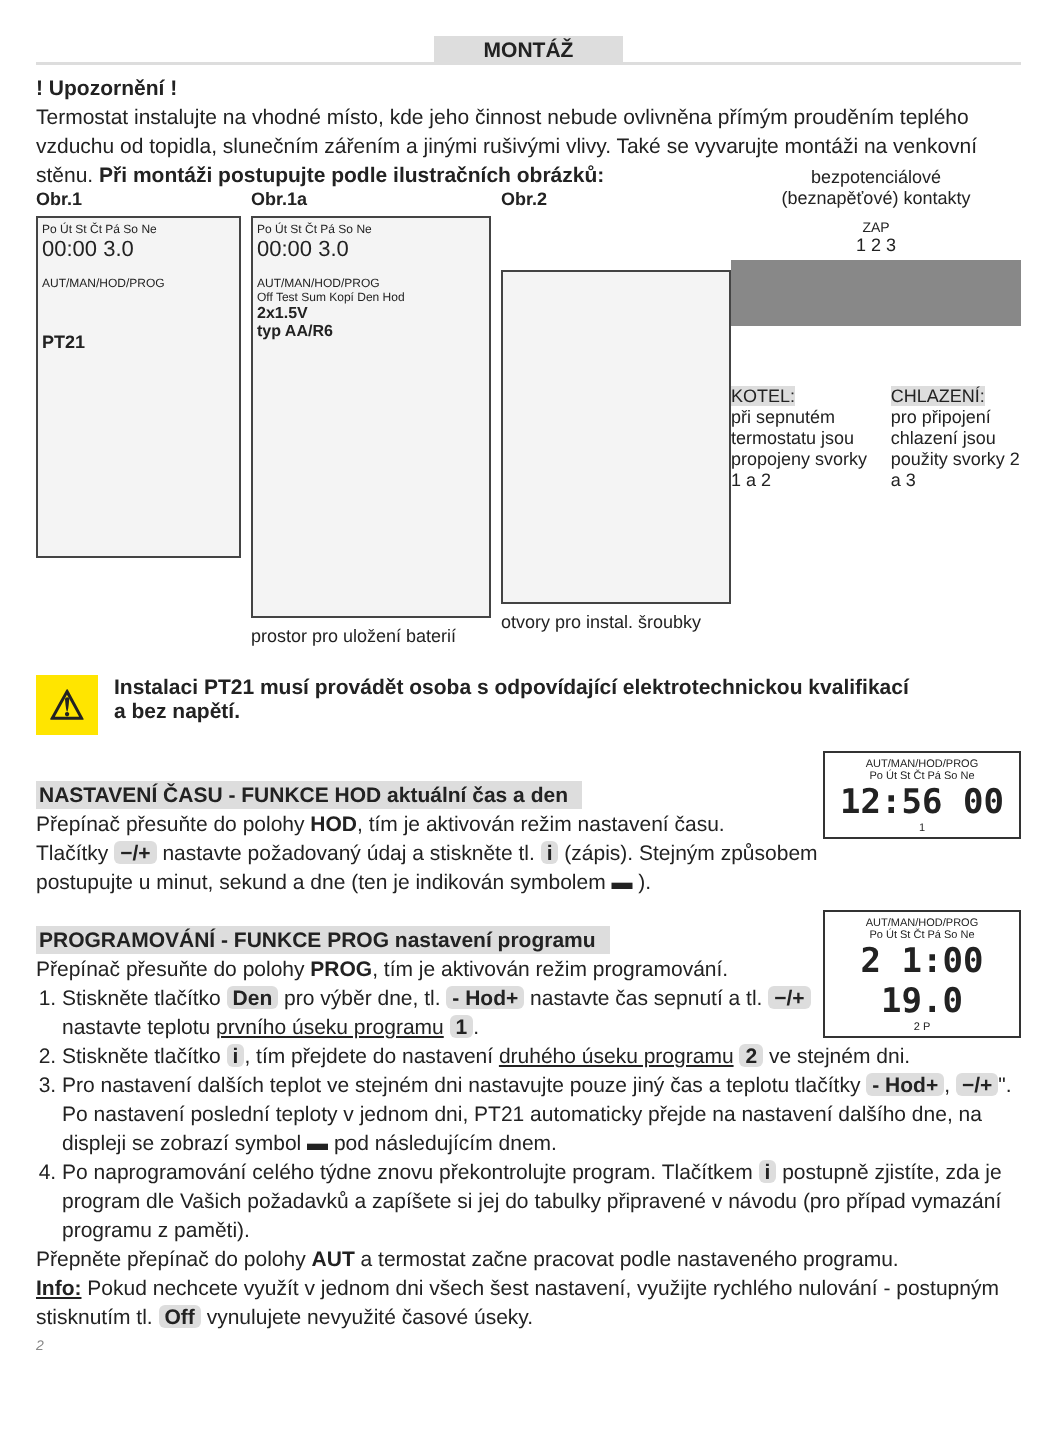MONTÁŽ
! Upozornění !
Termostat instalujte na vhodné místo, kde jeho činnost nebude ovlivněna přímým prouděním teplého vzduchu od topidla, slunečním zářením a jinými rušivými vlivy. Také se vyvarujte montáži na venkovní stěnu. Při montáži postupujte podle ilustračních obrázků:
Obr.1
Po Út St Čt Pá So Ne
00:00 3.0
AUT/MAN/HOD/PROG
PT21
Obr.1a
Po Út St Čt Pá So Ne
00:00 3.0
AUT/MAN/HOD/PROG
Off Test Sum Kopí Den Hod
2x1.5V
typ AA/R6
prostor pro uložení baterií
Obr.2
otvory pro instal. šroubky
bezpotenciálové
(beznapěťové) kontakty
ZAP
1 2 3
KOTEL:
při sepnutém termostatu jsou propojeny svorky 1 a 2
CHLAZENÍ:
pro připojení chlazení jsou použity svorky 2 a 3
⚠
Instalaci PT21 musí provádět osoba s odpovídající elektrotechnickou kvalifikací
a bez napětí.
AUT/MAN/HOD/PROG
Po Út St Čt Pá So Ne
12:56 00
1
NASTAVENÍ ČASU - FUNKCE HOD aktuální čas a den
Přepínač přesuňte do polohy HOD, tím je aktivován režim nastavení času.
Tlačítky −/+ nastavte požadovaný údaj a stiskněte tl. i (zápis). Stejným způsobem postupujte u minut, sekund a dne (ten je indikován symbolem ▬ ).
AUT/MAN/HOD/PROG
Po Út St Čt Pá So Ne
2 1:00 19.0
2 P
PROGRAMOVÁNÍ - FUNKCE PROG nastavení programu
Přepínač přesuňte do polohy PROG, tím je aktivován režim programování.
1. Stiskněte tlačítko Den pro výběr dne, tl. - Hod+ nastavte čas sepnutí a tl. −/+ nastavte teplotu prvního úseku programu 1.
2. Stiskněte tlačítko i, tím přejdete do nastavení druhého úseku programu 2 ve stejném dni.
3. Pro nastavení dalších teplot ve stejném dni nastavujte pouze jiný čas a teplotu tlačítky - Hod+, −/+ ". Po nastavení poslední teploty v jednom dni, PT21 automaticky přejde na nastavení dalšího dne, na displeji se zobrazí symbol ▬ pod následujícím dnem.
4. Po naprogramování celého týdne znovu překontrolujte program. Tlačítkem i postupně zjistíte, zda je program dle Vašich požadavků a zapíšete si jej do tabulky připravené v návodu (pro případ vymazání programu z paměti).
Přepněte přepínač do polohy AUT a termostat začne pracovat podle nastaveného programu.
Info: Pokud nechcete využít v jednom dni všech šest nastavení, využijte rychlého nulování - postupným stisknutím tl. Off vynulujete nevyužité časové úseky.
2